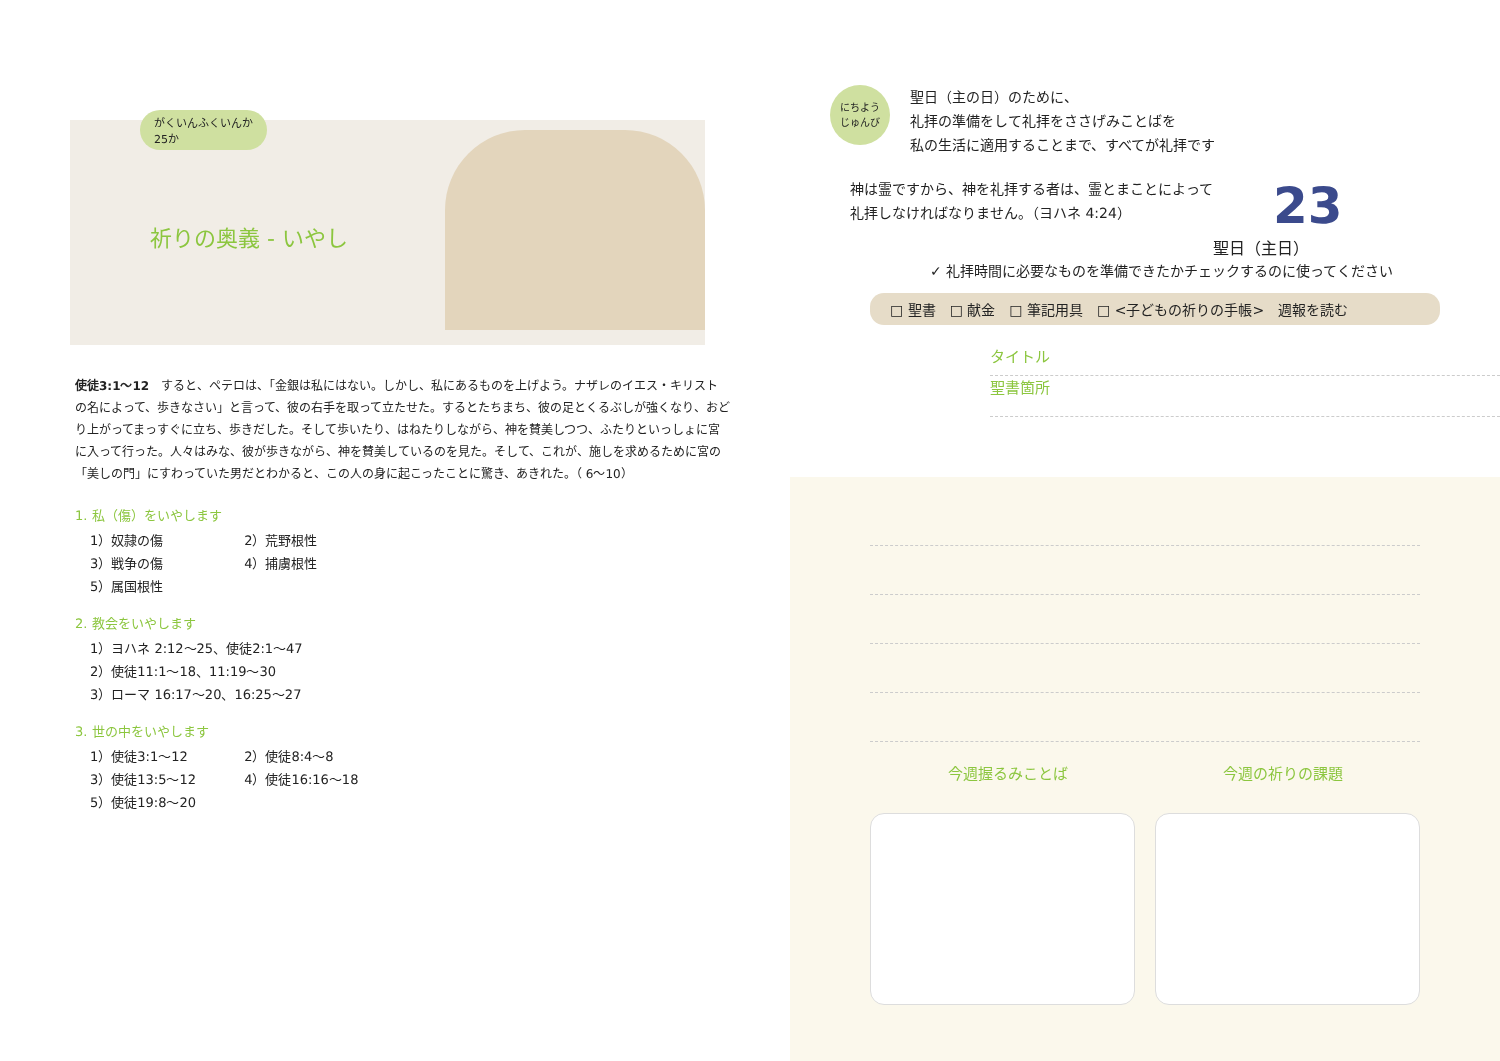がくいんふくいんか
25か
祈りの奥義 - いやし
使徒3:1～12　すると、ペテロは、「金銀は私にはない。しかし、私にあるものを上げよう。ナザレのイエス・キリストの名によって、歩きなさい」と言って、彼の右手を取って立たせた。するとたちまち、彼の足とくるぶしが強くなり、おどり上がってまっすぐに立ち、歩きだした。そして歩いたり、はねたりしながら、神を賛美しつつ、ふたりといっしょに宮に入って行った。人々はみな、彼が歩きながら、神を賛美しているのを見た。そして、これが、施しを求めるために宮の「美しの門」にすわっていた男だとわかると、この人の身に起こったことに驚き、あきれた。（ 6～10）
1. 私（傷）をいやします
1）奴隷の傷 2）荒野根性
3）戦争の傷 4）捕虜根性
5）属国根性
2. 教会をいやします
1）ヨハネ 2:12～25、使徒2:1～47
2）使徒11:1～18、11:19～30
3）ローマ 16:17～20、16:25～27
3. 世の中をいやします
1）使徒3:1～12 2）使徒8:4～8
3）使徒13:5～12 4）使徒16:16～18
5）使徒19:8～20
にちよう
じゅんび
聖日（主の日）のために、
礼拝の準備をして礼拝をささげみことばを
私の生活に適用することまで、すべてが礼拝です
神は霊ですから、神を礼拝する者は、霊とまことによって
礼拝しなければなりません。（ヨハネ 4:24）
23
聖日（主日）
✓ 礼拝時間に必要なものを準備できたかチェックするのに使ってください
□ 聖書　□ 献金　□ 筆記用具　□ <子どもの祈りの手帳>　週報を読む
タイトル
聖書箇所
今週握るみことば 今週の祈りの課題